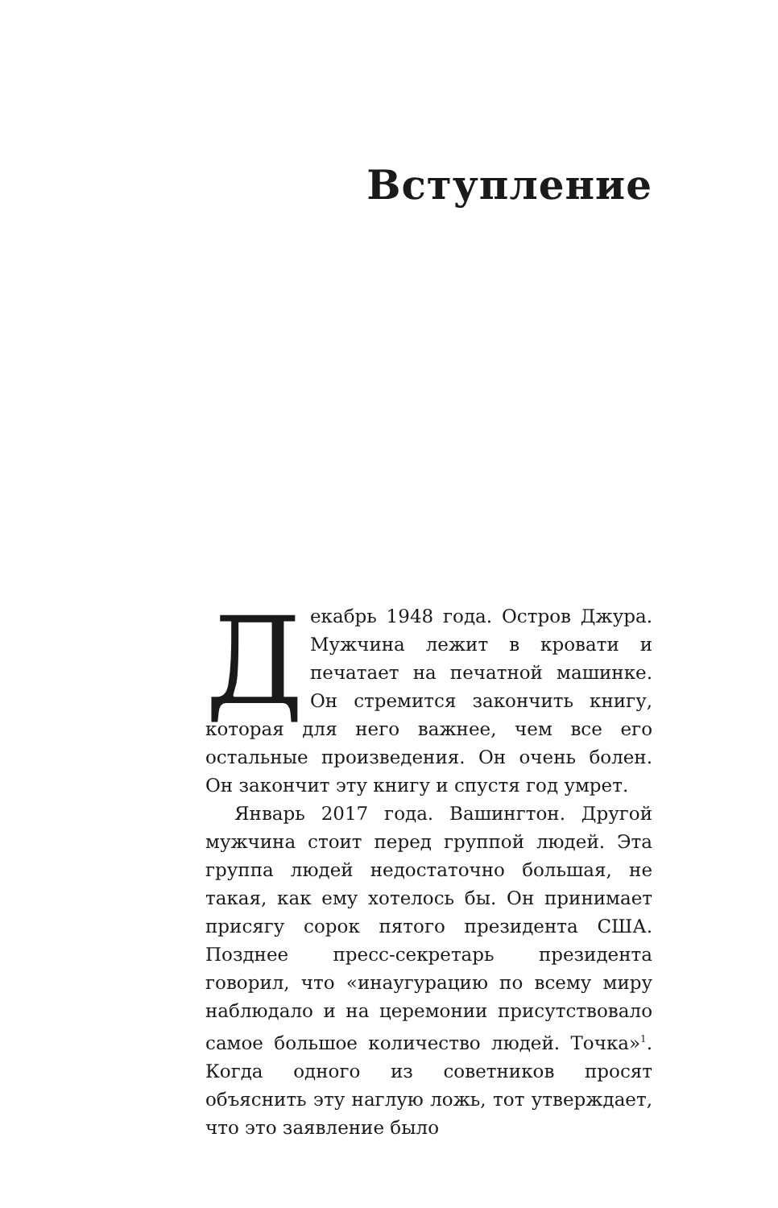Вступление
Декабрь 1948 года. Остров Джура. Мужчина лежит в кровати и печатает на печатной машинке. Он стремится закончить книгу, которая для него важнее, чем все его остальные произведения. Он очень болен. Он закончит эту книгу и спустя год умрет.
Январь 2017 года. Вашингтон. Другой мужчина стоит перед группой людей. Эта группа людей недостаточно большая, не такая, как ему хотелось бы. Он принимает присягу сорок пятого президента США. Позднее пресс-секретарь президента говорил, что «инаугурацию по всему миру наблюдало и на церемонии присутствовало самое большое количество людей. Точка»<sup>1</sup>. Когда одного из советников просят объяснить эту наглую ложь, тот утверждает, что это заявление было